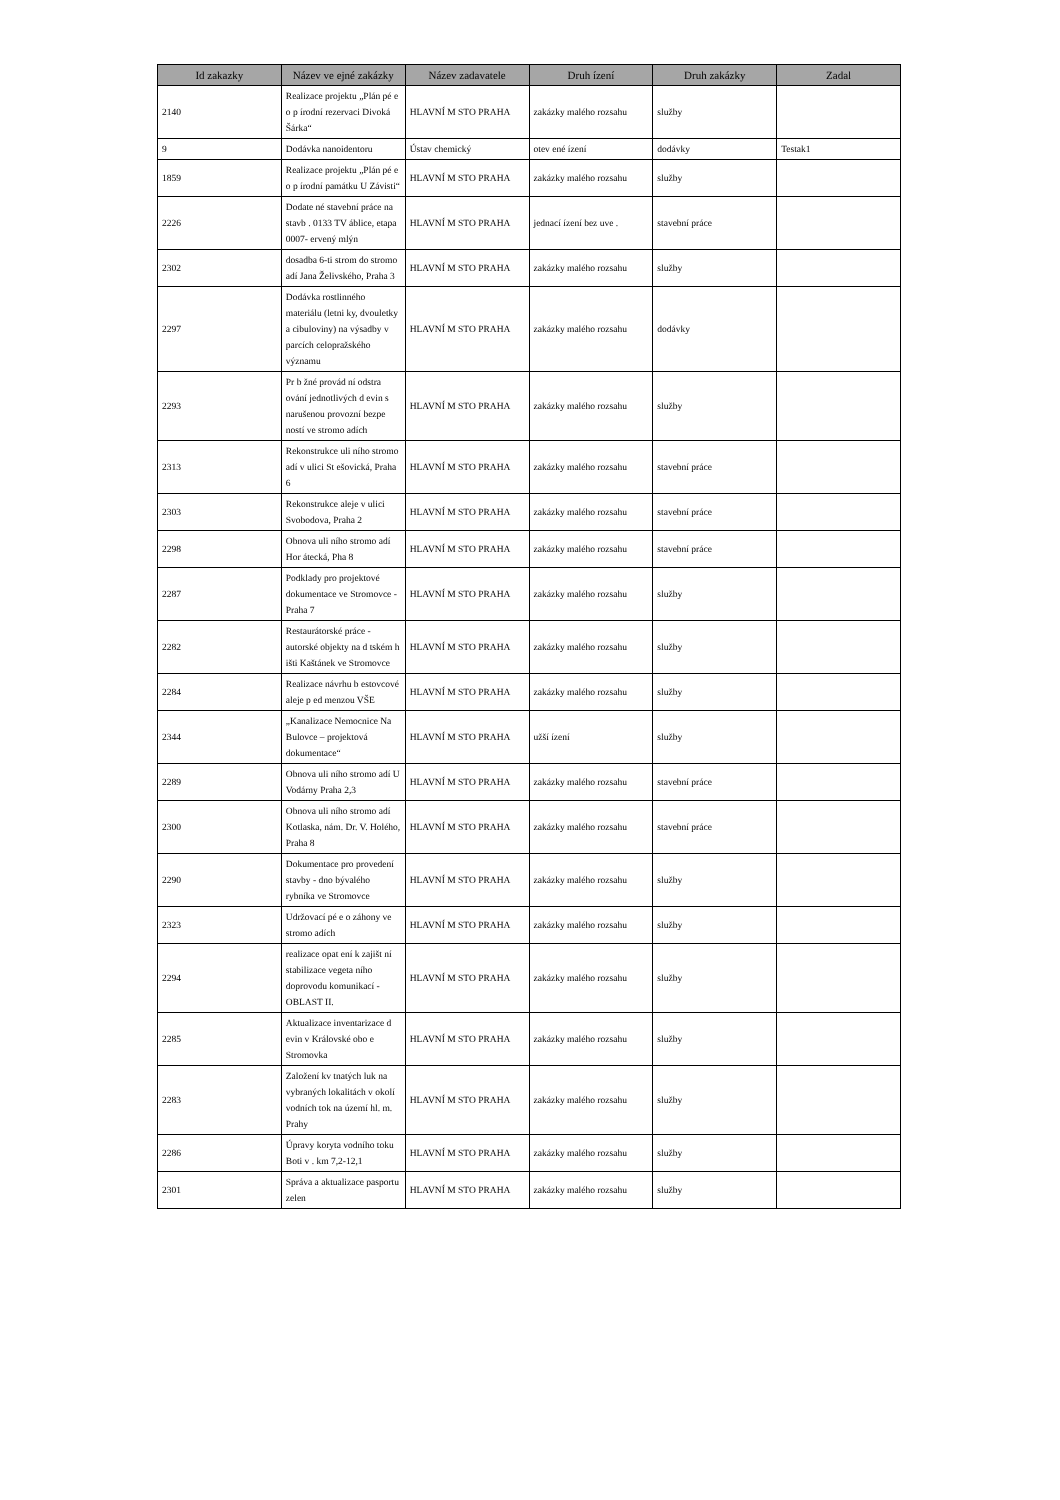| Id zakazky | Název ve ejné zakázky | Název zadavatele | Druh ízení | Druh zakázky | Zadal |
| --- | --- | --- | --- | --- | --- |
| 2140 | Realizace projektu „Plán pé e o p írodní rezervaci Divoká Šárka“ | HLAVNÍ M STO PRAHA | zakázky malého rozsahu | služby | |
| 9 | Dodávka nanoidentoru | Ústav chemický | otev ené ízení | dodávky | Testak1 |
| 1859 | Realizace projektu „Plán pé e o p írodní památku U Závisti“ | HLAVNÍ M STO PRAHA | zakázky malého rozsahu | služby | |
| 2226 | Dodate né stavební práce na stavb . 0133 TV áblice, etapa 0007- ervený mlýn | HLAVNÍ M STO PRAHA | jednací ízení bez uve . | stavební práce | |
| 2302 | dosadba 6-ti strom do stromo adí Jana Želivského, Praha 3 | HLAVNÍ M STO PRAHA | zakázky malého rozsahu | služby | |
| 2297 | Dodávka rostlinného materiálu (letni ky, dvouletky a cibuloviny) na výsadby v parcích celopražského významu | HLAVNÍ M STO PRAHA | zakázky malého rozsahu | dodávky | |
| 2293 | Pr b žné provád ní odstra ování jednotlivých d evin s narušenou provozní bezpe ností ve stromo adích | HLAVNÍ M STO PRAHA | zakázky malého rozsahu | služby | |
| 2313 | Rekonstrukce uli ního stromo adí v ulici St ešovická, Praha 6 | HLAVNÍ M STO PRAHA | zakázky malého rozsahu | stavební práce | |
| 2303 | Rekonstrukce aleje v ulici Svobodova, Praha 2 | HLAVNÍ M STO PRAHA | zakázky malého rozsahu | stavební práce | |
| 2298 | Obnova uli ního stromo adí Hor átecká, Pha 8 | HLAVNÍ M STO PRAHA | zakázky malého rozsahu | stavební práce | |
| 2287 | Podklady pro projektové dokumentace ve Stromovce - Praha 7 | HLAVNÍ M STO PRAHA | zakázky malého rozsahu | služby | |
| 2282 | Restaurátorské práce - autorské objekty na d tském h išti Kaštánek ve Stromovce | HLAVNÍ M STO PRAHA | zakázky malého rozsahu | služby | |
| 2284 | Realizace návrhu b estovcové aleje p ed menzou VŠE | HLAVNÍ M STO PRAHA | zakázky malého rozsahu | služby | |
| 2344 | „Kanalizace Nemocnice Na Bulovce – projektová dokumentace“ | HLAVNÍ M STO PRAHA | užší ízení | služby | |
| 2289 | Obnova uli ního stromo adí U Vodárny Praha 2,3 | HLAVNÍ M STO PRAHA | zakázky malého rozsahu | stavební práce | |
| 2300 | Obnova uli ního stromo adí Kotlaska, nám. Dr. V. Holého, Praha 8 | HLAVNÍ M STO PRAHA | zakázky malého rozsahu | stavební práce | |
| 2290 | Dokumentace pro provedení stavby - dno bývalého rybníka ve Stromovce | HLAVNÍ M STO PRAHA | zakázky malého rozsahu | služby | |
| 2323 | Udržovací pé e o záhony ve stromo adích | HLAVNÍ M STO PRAHA | zakázky malého rozsahu | služby | |
| 2294 | realizace opat ení k zajišt ní stabilizace vegeta ního doprovodu komunikací - OBLAST II. | HLAVNÍ M STO PRAHA | zakázky malého rozsahu | služby | |
| 2285 | Aktualizace inventarizace d evin v Královské obo e Stromovka | HLAVNÍ M STO PRAHA | zakázky malého rozsahu | služby | |
| 2283 | Založení kv tnatých luk na vybraných lokalitách v okolí vodních tok na území hl. m. Prahy | HLAVNÍ M STO PRAHA | zakázky malého rozsahu | služby | |
| 2286 | Úpravy koryta vodního toku Boti v . km 7,2-12,1 | HLAVNÍ M STO PRAHA | zakázky malého rozsahu | služby | |
| 2301 | Správa a aktualizace pasportu zelen | HLAVNÍ M STO PRAHA | zakázky malého rozsahu | služby | |